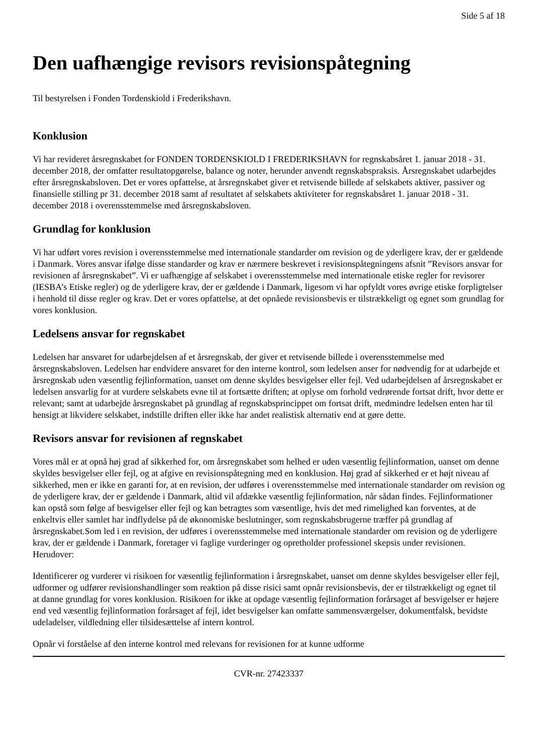Side 5 af 18
Den uafhængige revisors revisionspåtegning
Til bestyrelsen i Fonden Tordenskiold i Frederikshavn.
Konklusion
Vi har revideret årsregnskabet for FONDEN TORDENSKIOLD I FREDERIKSHAVN for regnskabsåret 1. januar 2018 - 31. december 2018, der omfatter resultatopgørelse, balance og noter, herunder anvendt regnskabspraksis. Årsregnskabet udarbejdes efter årsregnskabsloven. Det er vores opfattelse, at årsregnskabet giver et retvisende billede af selskabets aktiver, passiver og finansielle stilling pr 31. december 2018 samt af resultatet af selskabets aktiviteter for regnskabsåret 1. januar 2018 - 31. december 2018 i overensstemmelse med årsregnskabsloven.
Grundlag for konklusion
Vi har udført vores revision i overensstemmelse med internationale standarder om revision og de yderligere krav, der er gældende i Danmark. Vores ansvar ifølge disse standarder og krav er nærmere beskrevet i revisionspåtegningens afsnit ”Revisors ansvar for revisionen af årsregnskabet”. Vi er uafhængige af selskabet i overensstemmelse med internationale etiske regler for revisorer (IESBA’s Etiske regler) og de yderligere krav, der er gældende i Danmark, ligesom vi har opfyldt vores øvrige etiske forpligtelser i henhold til disse regler og krav. Det er vores opfattelse, at det opnåede revisionsbevis er tilstrækkeligt og egnet som grundlag for vores konklusion.
Ledelsens ansvar for regnskabet
Ledelsen har ansvaret for udarbejdelsen af et årsregnskab, der giver et retvisende billede i overensstemmelse med årsregnskabsloven. Ledelsen har endvidere ansvaret for den interne kontrol, som ledelsen anser for nødvendig for at udarbejde et årsregnskab uden væsentlig fejlinformation, uanset om denne skyldes besvigelser eller fejl. Ved udarbejdelsen af årsregnskabet er ledelsen ansvarlig for at vurdere selskabets evne til at fortsætte driften; at oplyse om forhold vedrørende fortsat drift, hvor dette er relevant; samt at udarbejde årsregnskabet på grundlag af regnskabsprincippet om fortsat drift, medmindre ledelsen enten har til hensigt at likvidere selskabet, indstille driften eller ikke har andet realistisk alternativ end at gøre dette.
Revisors ansvar for revisionen af regnskabet
Vores mål er at opnå høj grad af sikkerhed for, om årsregnskabet som helhed er uden væsentlig fejlinformation, uanset om denne skyldes besvigelser eller fejl, og at afgive en revisionspåtegning med en konklusion. Høj grad af sikkerhed er et højt niveau af sikkerhed, men er ikke en garanti for, at en revision, der udføres i overensstemmelse med internationale standarder om revision og de yderligere krav, der er gældende i Danmark, altid vil afdække væsentlig fejlinformation, når sådan findes. Fejlinformationer kan opstå som følge af besvigelser eller fejl og kan betragtes som væsentlige, hvis det med rimelighed kan forventes, at de enkeltvis eller samlet har indflydelse på de økonomiske beslutninger, som regnskabsbrugerne træffer på grundlag af årsregnskabet.Som led i en revision, der udføres i overensstemmelse med internationale standarder om revision og de yderligere krav, der er gældende i Danmark, foretager vi faglige vurderinger og opretholder professionel skepsis under revisionen. Herudover:
Identificerer og vurderer vi risikoen for væsentlig fejlinformation i årsregnskabet, uanset om denne skyldes besvigelser eller fejl, udformer og udfører revisionshandlinger som reaktion på disse risici samt opnår revisionsbevis, der er tilstrækkeligt og egnet til at danne grundlag for vores konklusion. Risikoen for ikke at opdage væsentlig fejlinformation forårsaget af besvigelser er højere end ved væsentlig fejlinformation forårsaget af fejl, idet besvigelser kan omfatte sammensværgelser, dokumentfalsk, bevidste udeladelser, vildledning eller tilsidesættelse af intern kontrol.
Opnår vi forståelse af den interne kontrol med relevans for revisionen for at kunne udforme
CVR-nr. 27423337